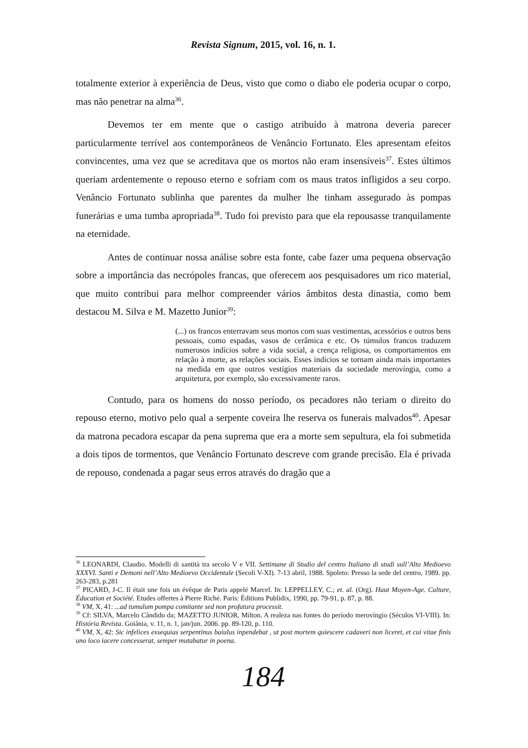Revista Signum, 2015, vol. 16, n. 1.
totalmente exterior à experiência de Deus, visto que como o diabo ele poderia ocupar o corpo, mas não penetrar na alma<sup>36</sup>.
Devemos ter em mente que o castigo atribuído à matrona deveria parecer particularmente terrível aos contemporâneos de Venâncio Fortunato. Eles apresentam efeitos convincentes, uma vez que se acreditava que os mortos não eram insensíveis<sup>37</sup>. Estes últimos queriam ardentemente o repouso eterno e sofriam com os maus tratos infligidos a seu corpo. Venâncio Fortunato sublinha que parentes da mulher lhe tinham assegurado às pompas funerárias e uma tumba apropriada<sup>38</sup>. Tudo foi previsto para que ela repousasse tranquilamente na eternidade.
Antes de continuar nossa análise sobre esta fonte, cabe fazer uma pequena observação sobre a importância das necrópoles francas, que oferecem aos pesquisadores um rico material, que muito contribui para melhor compreender vários âmbitos desta dinastia, como bem destacou M. Silva e M. Mazetto Junior<sup>39</sup>:
(...) os francos enterravam seus mortos com suas vestimentas, acessórios e outros bens pessoais, como espadas, vasos de cerâmica e etc. Os túmulos francos traduzem numerosos indícios sobre a vida social, a crença religiosa, os comportamentos em relação à morte, as relações sociais. Esses indícios se tornam ainda mais importantes na medida em que outros vestígios materiais da sociedade merovíngia, como a arquitetura, por exemplo, são excessivamente raros.
Contudo, para os homens do nosso período, os pecadores não teriam o direito do repouso eterno, motivo pelo qual a serpente coveira lhe reserva os funerais malvados<sup>40</sup>. Apesar da matrona pecadora escapar da pena suprema que era a morte sem sepultura, ela foi submetida a dois tipos de tormentos, que Venâncio Fortunato descreve com grande precisão. Ela é privada de repouso, condenada a pagar seus erros através do dragão que a
<sup>36</sup> LEONARDI, Claudio. Modelli di santità tra secolo V e VII. Settimane di Studio del centro Italiano di studi sull’Alto Medioevo XXXVI. Santi e Demoni nell’Alto Medioevo Occidentale (Secoli V-XI). 7-13 abril, 1988. Spoleto: Presso la sede del centro, 1989. pp. 263-283, p.281
<sup>37</sup> PICARD, J-C. Il était une fois un évêque de Paris appelé Marcel. In: LEPPELLEY, C.; et. al. (Org). Haut Moyen-Age. Culture, Éducation et Société. Etudes offertes à Pierre Riché. Paris: Éditions Publidix, 1990, pp. 79-91, p. 87, p. 88.
<sup>38</sup> VM, X, 41: ...ad tumulum pompa comitante sed non profutura processit.
<sup>39</sup> Cf: SILVA, Marcelo Cândido da; MAZETTO JUNIOR, Milton. A realeza nas fontes do período merovíngio (Séculos VI-VIII). In: História Revista. Goiânia, v. 11, n. 1, jan/jun. 2006. pp. 89-120, p. 110.
<sup>40</sup> VM, X, 42: Sic infelices exsequias serpentinus baiulus inpendebat , ut post mortem quiescere cadaveri non liceret, et cui vitae finis uno loco iacere concesserat, semper mutabatur in poena.
184